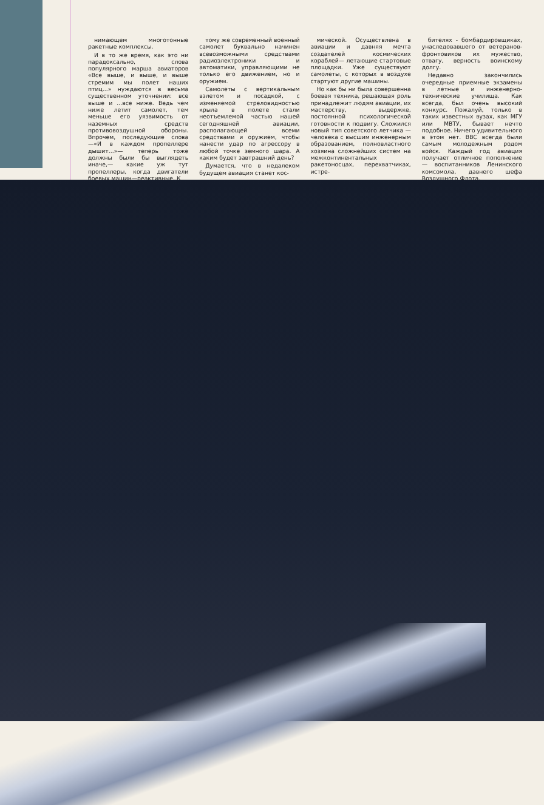нимающем многотонные ракетные комплексы.
И в то же время, как это ни парадоксально, слова популярного марша авиаторов «Все выше, и выше, и выше стремим мы полет наших птиц...» нуждаются в весьма существенном уточнении: все выше и ...все ниже. Ведь чем ниже летит самолет, тем меньше его уязвимость от наземных средств противовоздушной обороны. Впрочем, последующие слова —«И в каждом пропеллере дышит...»— теперь тоже должны были бы выглядеть иначе,— какие уж тут пропеллеры, когда двигатели боевых машин—реактивные. К
тому же современный военный самолет буквально начинен всевозможными средствами радиоэлектроники и автоматики, управляющими не только его движением, но и оружием.
Самолеты с вертикальным взлетом и посадкой, с изменяемой стреловидностью крыла в полете стали неотъемлемой частью нашей сегодняшней авиации, располагающей всеми средствами и оружием, чтобы нанести удар по агрессору в любой точке земного шара. А каким будет завтрашний день?
Думается, что в недалеком будущем авиация станет кос-
мической. Осуществлена в авиации и давняя мечта создателей космических кораблей— летающие стартовые площадки. Уже существуют самолеты, с которых в воздухе стартуют другие машины.
Но как бы ни была совершенна боевая техника, решающая роль принадлежит людям авиации, их мастерству, выдержке, постоянной психологической готовности к подвигу. Сложился новый тип советского летчика — человека с высшим инженерным образованием, полновластного хозяина сложнейших систем на межконтинентальных ракетоносцах, перехватчиках, истре-
бителях - бомбардировщиках, унаследовавшего от ветеранов-фронтовиков их мужество, отвагу, верность воинскому долгу.
Недавно закончились очередные приемные экзамены в летные и инженерно-технические училища. Как всегда, был очень высокий конкурс. Пожалуй, только в таких известных вузах, как МГУ или МВТУ, бывает нечто подобное. Ничего удивительного в этом нет. ВВС всегда были самым молодежным родом войск. Каждый год авиация получает отличное пополнение — воспитанников Ленинского комсомола, давнего шефа Воздушного Флота.